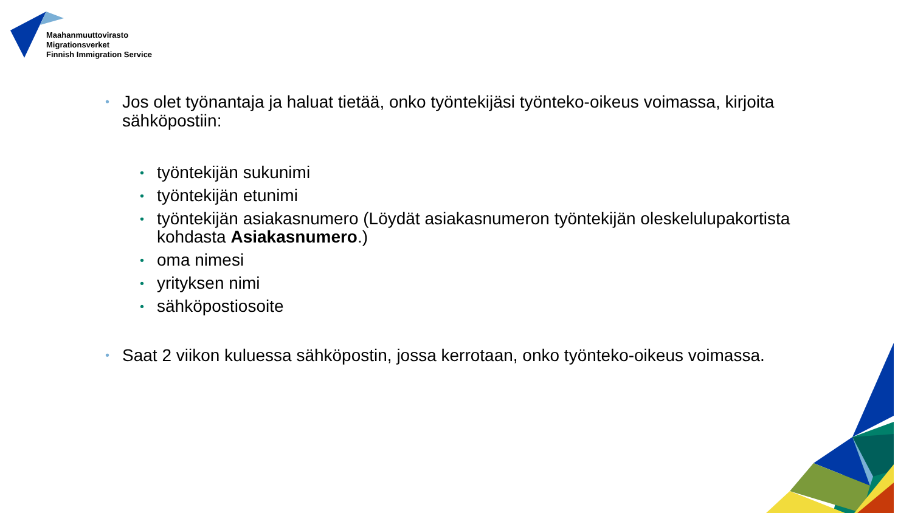Maahanmuuttovirasto
Migrationsverket
Finnish Immigration Service
• Jos olet työnantaja ja haluat tietää, onko työntekijäsi työnteko-oikeus voimassa, kirjoita sähköpostiin:
• työntekijän sukunimi
• työntekijän etunimi
• työntekijän asiakasnumero (Löydät asiakasnumeron työntekijän oleskelulupakortista kohdasta Asiakasnumero.)
• oma nimesi
• yrityksen nimi
• sähköpostiosoite
• Saat 2 viikon kuluessa sähköpostin, jossa kerrotaan, onko työnteko-oikeus voimassa.